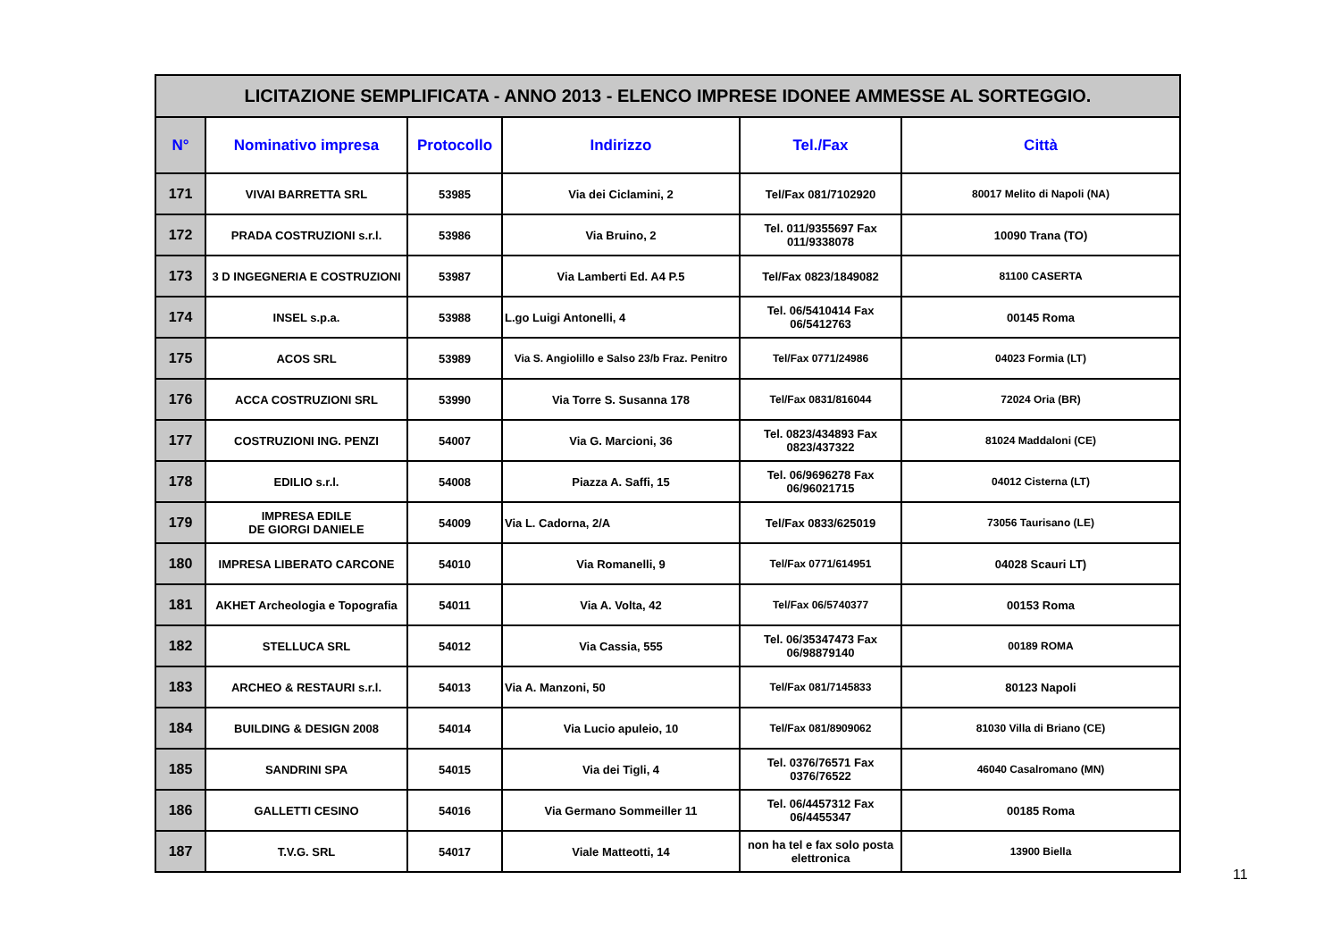| LICITAZIONE SEMPLIFICATA - ANNO 2013 - ELENCO IMPRESE IDONEE AMMESSE AL SORTEGGIO. | | | | | |
| N° | Nominativo impresa | Protocollo | Indirizzo | Tel./Fax | Città |
| 171 | VIVAI BARRETTA SRL | 53985 | Via dei Ciclamini, 2 | Tel/Fax 081/7102920 | 80017 Melito di Napoli (NA) |
| 172 | PRADA COSTRUZIONI s.r.l. | 53986 | Via Bruino, 2 | Tel. 011/9355697 Fax 011/9338078 | 10090 Trana (TO) |
| 173 | 3 D INGEGNERIA E COSTRUZIONI | 53987 | Via Lamberti Ed. A4 P.5 | Tel/Fax 0823/1849082 | 81100 CASERTA |
| 174 | INSEL s.p.a. | 53988 | L.go Luigi Antonelli, 4 | Tel. 06/5410414 Fax 06/5412763 | 00145 Roma |
| 175 | ACOS SRL | 53989 | Via S. Angiolillo e Salso 23/b Fraz. Penitro | Tel/Fax 0771/24986 | 04023 Formia (LT) |
| 176 | ACCA COSTRUZIONI SRL | 53990 | Via Torre S. Susanna 178 | Tel/Fax 0831/816044 | 72024 Oria (BR) |
| 177 | COSTRUZIONI ING. PENZI | 54007 | Via G. Marcioni, 36 | Tel. 0823/434893 Fax 0823/437322 | 81024 Maddaloni (CE) |
| 178 | EDILIO s.r.l. | 54008 | Piazza A. Saffi, 15 | Tel. 06/9696278 Fax 06/96021715 | 04012 Cisterna (LT) |
| 179 | IMPRESA EDILE DE GIORGI DANIELE | 54009 | Via L. Cadorna, 2/A | Tel/Fax 0833/625019 | 73056 Taurisano (LE) |
| 180 | IMPRESA LIBERATO CARCONE | 54010 | Via Romanelli, 9 | Tel/Fax 0771/614951 | 04028 Scauri LT) |
| 181 | AKHET Archeologia e Topografia | 54011 | Via A. Volta, 42 | Tel/Fax 06/5740377 | 00153 Roma |
| 182 | STELLUCA SRL | 54012 | Via Cassia, 555 | Tel. 06/35347473 Fax 06/98879140 | 00189 ROMA |
| 183 | ARCHEO & RESTAURI s.r.l. | 54013 | Via A. Manzoni, 50 | Tel/Fax 081/7145833 | 80123 Napoli |
| 184 | BUILDING & DESIGN 2008 | 54014 | Via Lucio apuleio, 10 | Tel/Fax 081/8909062 | 81030 Villa di Briano (CE) |
| 185 | SANDRINI SPA | 54015 | Via dei Tigli, 4 | Tel. 0376/76571 Fax 0376/76522 | 46040 Casalromano (MN) |
| 186 | GALLETTI CESINO | 54016 | Via Germano Sommeiller 11 | Tel. 06/4457312 Fax 06/4455347 | 00185 Roma |
| 187 | T.V.G. SRL | 54017 | Viale Matteotti, 14 | non ha tel e fax solo posta elettronica | 13900 Biella |
11